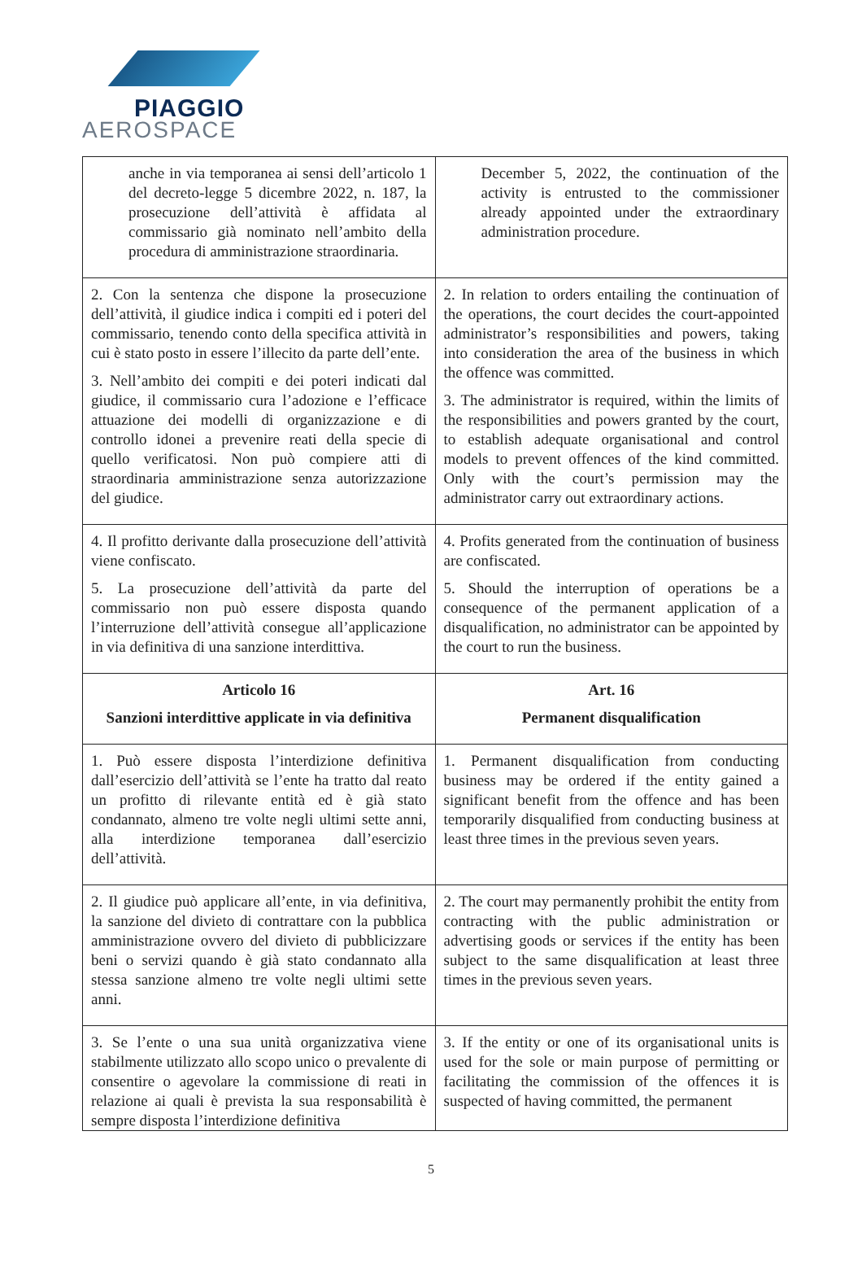PIAGGIO
AEROSPACE
| anche in via temporanea ai sensi dell’articolo 1 del decreto-legge 5 dicembre 2022, n. 187, la prosecuzione dell’attività è affidata al commissario già nominato nell’ambito della procedura di amministrazione straordinaria. | December 5, 2022, the continuation of the activity is entrusted to the commissioner already appointed under the extraordinary administration procedure. |
| 2. Con la sentenza che dispone la prosecuzione dell’attività, il giudice indica i compiti ed i poteri del commissario, tenendo conto della specifica attività in cui è stato posto in essere l’illecito da parte dell’ente. 3. Nell’ambito dei compiti e dei poteri indicati dal giudice, il commissario cura l’adozione e l’efficace attuazione dei modelli di organizzazione e di controllo idonei a prevenire reati della specie di quello verificatosi. Non può compiere atti di straordinaria amministrazione senza autorizzazione del giudice. | 2. In relation to orders entailing the continuation of the operations, the court decides the court-appointed administrator’s responsibilities and powers, taking into consideration the area of the business in which the offence was committed. 3. The administrator is required, within the limits of the responsibilities and powers granted by the court, to establish adequate organisational and control models to prevent offences of the kind committed. Only with the court’s permission may the administrator carry out extraordinary actions. |
| 4. Il profitto derivante dalla prosecuzione dell’attività viene confiscato. 5. La prosecuzione dell’attività da parte del commissario non può essere disposta quando l’interruzione dell’attività consegue all’applicazione in via definitiva di una sanzione interdittiva. | 4. Profits generated from the continuation of business are confiscated. 5. Should the interruption of operations be a consequence of the permanent application of a disqualification, no administrator can be appointed by the court to run the business. |
| Articolo 16 Sanzioni interdittive applicate in via definitiva | Art. 16 Permanent disqualification |
| 1. Può essere disposta l’interdizione definitiva dall’esercizio dell’attività se l’ente ha tratto dal reato un profitto di rilevante entità ed è già stato condannato, almeno tre volte negli ultimi sette anni, alla interdizione temporanea dall’esercizio dell’attività. | 1. Permanent disqualification from conducting business may be ordered if the entity gained a significant benefit from the offence and has been temporarily disqualified from conducting business at least three times in the previous seven years. |
| 2. Il giudice può applicare all’ente, in via definitiva, la sanzione del divieto di contrattare con la pubblica amministrazione ovvero del divieto di pubblicizzare beni o servizi quando è già stato condannato alla stessa sanzione almeno tre volte negli ultimi sette anni. | 2. The court may permanently prohibit the entity from contracting with the public administration or advertising goods or services if the entity has been subject to the same disqualification at least three times in the previous seven years. |
| 3. Se l’ente o una sua unità organizzativa viene stabilmente utilizzato allo scopo unico o prevalente di consentire o agevolare la commissione di reati in relazione ai quali è prevista la sua responsabilità è sempre disposta l’interdizione definitiva | 3. If the entity or one of its organisational units is used for the sole or main purpose of permitting or facilitating the commission of the offences it is suspected of having committed, the permanent |
5